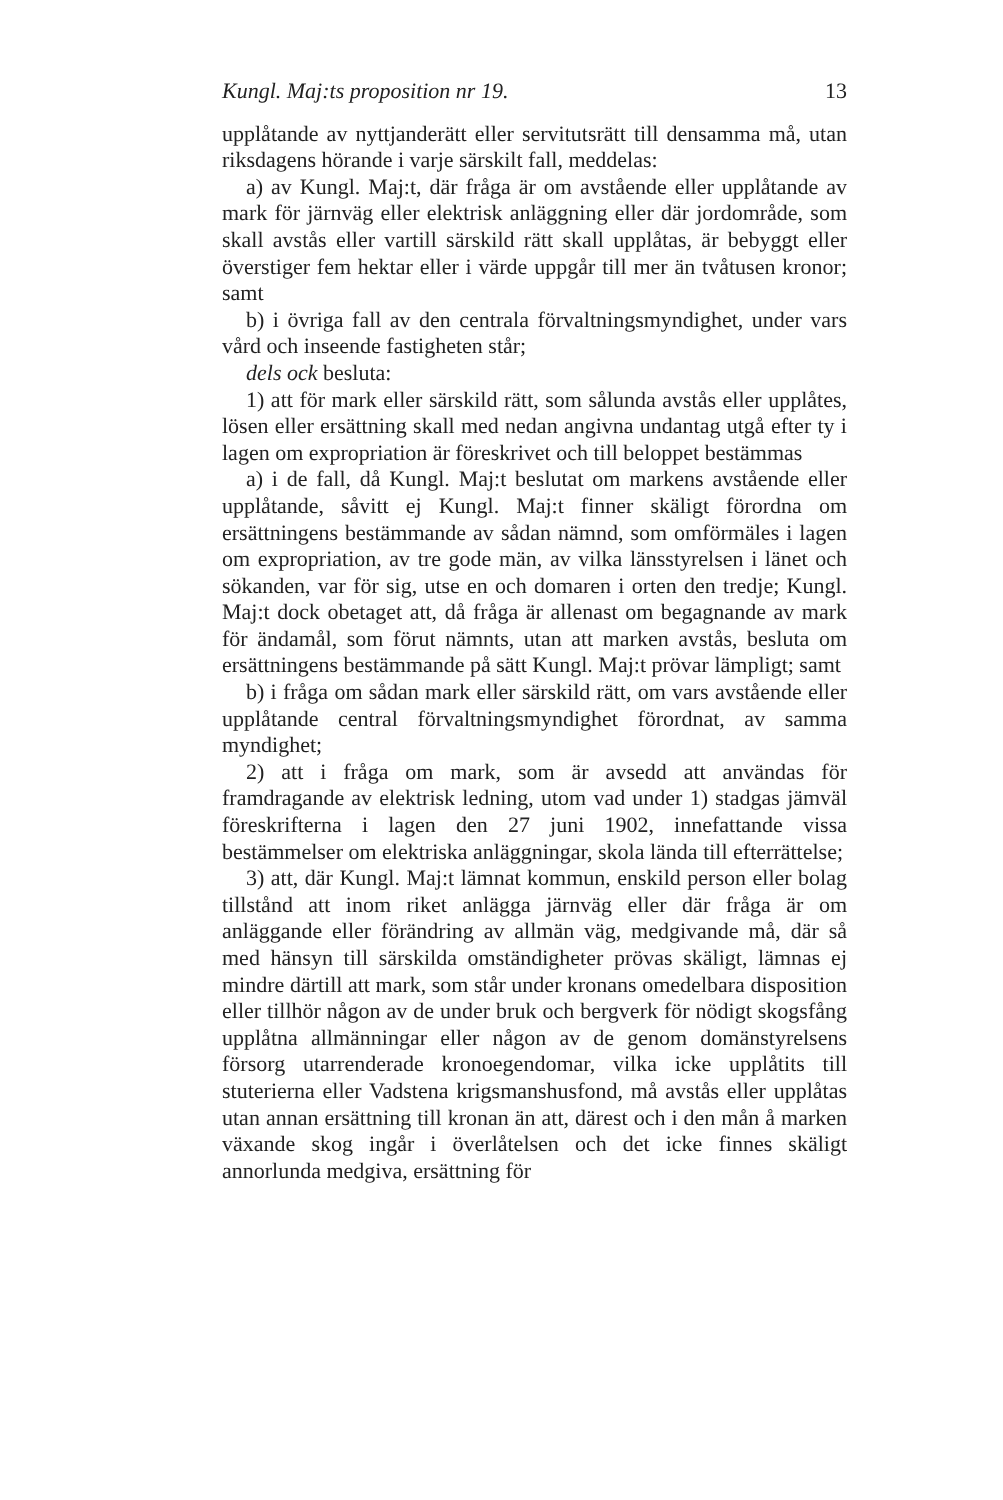Kungl. Maj:ts proposition nr 19. 13
upplåtande av nyttjanderätt eller servitutsrätt till densamma må, utan riksdagens hörande i varje särskilt fall, meddelas:
a) av Kungl. Maj:t, där fråga är om avstående eller upplåtande av mark för järnväg eller elektrisk anläggning eller där jordområde, som skall avstås eller vartill särskild rätt skall upplåtas, är bebyggt eller överstiger fem hektar eller i värde uppgår till mer än tvåtusen kronor; samt
b) i övriga fall av den centrala förvaltningsmyndighet, under vars vård och inseende fastigheten står;
dels ock besluta:
1) att för mark eller särskild rätt, som sålunda avstås eller upplåtes, lösen eller ersättning skall med nedan angivna undantag utgå efter ty i lagen om expropriation är föreskrivet och till beloppet bestämmas
a) i de fall, då Kungl. Maj:t beslutat om markens avstående eller upplåtande, såvitt ej Kungl. Maj:t finner skäligt förordna om ersättningens bestämmande av sådan nämnd, som omförmäles i lagen om expropriation, av tre gode män, av vilka länsstyrelsen i länet och sökanden, var för sig, utse en och domaren i orten den tredje; Kungl. Maj:t dock obetaget att, då fråga är allenast om begagnande av mark för ändamål, som förut nämnts, utan att marken avstås, besluta om ersättningens bestämmande på sätt Kungl. Maj:t prövar lämpligt; samt
b) i fråga om sådan mark eller särskild rätt, om vars avstående eller upplåtande central förvaltningsmyndighet förordnat, av samma myndighet;
2) att i fråga om mark, som är avsedd att användas för framdragande av elektrisk ledning, utom vad under 1) stadgas jämväl föreskrifterna i lagen den 27 juni 1902, innefattande vissa bestämmelser om elektriska anläggningar, skola lända till efterrättelse;
3) att, där Kungl. Maj:t lämnat kommun, enskild person eller bolag tillstånd att inom riket anlägga järnväg eller där fråga är om anläggande eller förändring av allmän väg, medgivande må, där så med hänsyn till särskilda omständigheter prövas skäligt, lämnas ej mindre därtill att mark, som står under kronans omedelbara disposition eller tillhör någon av de under bruk och bergverk för nödigt skogsfång upplåtna allmänningar eller någon av de genom domänstyrelsens försorg utarrenderade kronoegendomar, vilka icke upplåtits till stuterierna eller Vadstena krigsmanshusfond, må avstås eller upplåtas utan annan ersättning till kronan än att, därest och i den mån å marken växande skog ingår i överlåtelsen och det icke finnes skäligt annorlunda medgiva, ersättning för